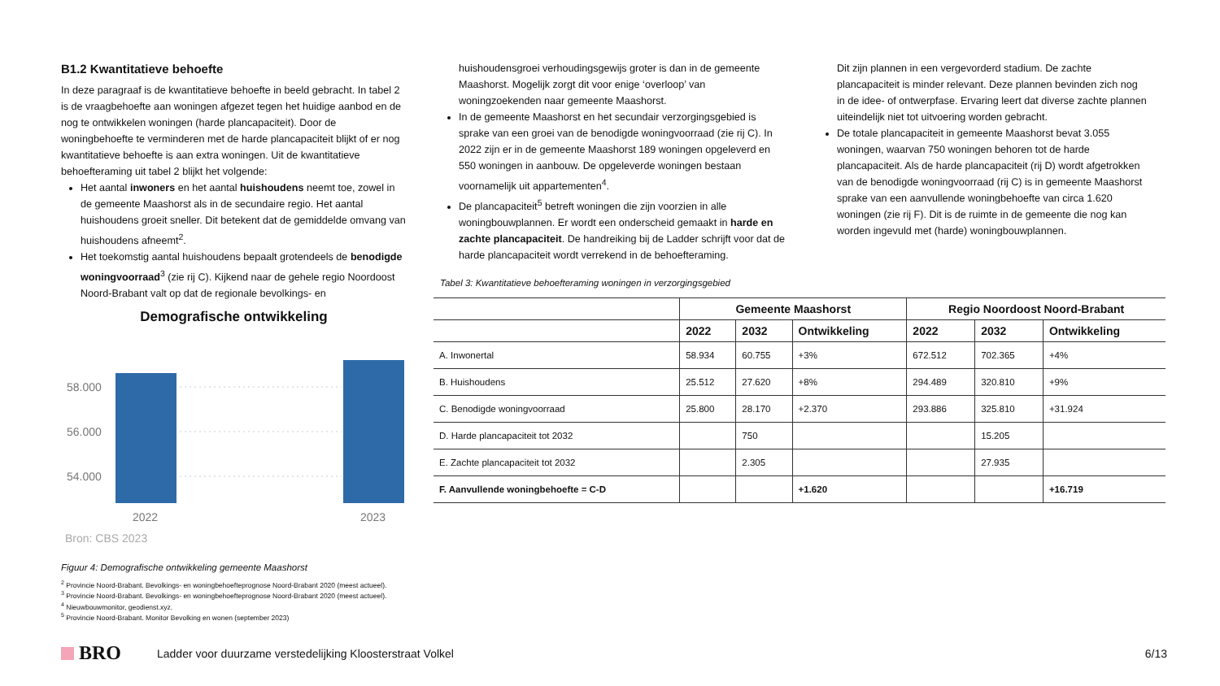B1.2 Kwantitatieve behoefte
In deze paragraaf is de kwantitatieve behoefte in beeld gebracht. In tabel 2 is de vraagbehoefte aan woningen afgezet tegen het huidige aanbod en de nog te ontwikkelen woningen (harde plancapaciteit). Door de woningbehoefte te verminderen met de harde plancapaciteit blijkt of er nog kwantitatieve behoefte is aan extra woningen. Uit de kwantitatieve behoefteraming uit tabel 2 blijkt het volgende:
Het aantal inwoners en het aantal huishoudens neemt toe, zowel in de gemeente Maashorst als in de secundaire regio. Het aantal huishoudens groeit sneller. Dit betekent dat de gemiddelde omvang van huishoudens afneemt<sup>2</sup>.
Het toekomstig aantal huishoudens bepaalt grotendeels de benodigde woningvoorraad<sup>3</sup> (zie rij C). Kijkend naar de gehele regio Noordoost Noord-Brabant valt op dat de regionale bevolkings- en
huishoudensgroei verhoudingsgewijs groter is dan in de gemeente Maashorst. Mogelijk zorgt dit voor enige ‘overloop’ van woningzoekenden naar gemeente Maashorst.
In de gemeente Maashorst en het secundair verzorgingsgebied is sprake van een groei van de benodigde woningvoorraad (zie rij C). In 2022 zijn er in de gemeente Maashorst 189 woningen opgeleverd en 550 woningen in aanbouw. De opgeleverde woningen bestaan voornamelijk uit appartementen<sup>4</sup>.
De plancapaciteit<sup>5</sup> betreft woningen die zijn voorzien in alle woningbouwplannen. Er wordt een onderscheid gemaakt in harde en zachte plancapaciteit. De handreiking bij de Ladder schrijft voor dat de harde plancapaciteit wordt verrekend in de behoefteraming.
Dit zijn plannen in een vergevorderd stadium. De zachte plancapaciteit is minder relevant. Deze plannen bevinden zich nog in de idee- of ontwerpfase. Ervaring leert dat diverse zachte plannen uiteindelijk niet tot uitvoering worden gebracht.
De totale plancapaciteit in gemeente Maashorst bevat 3.055 woningen, waarvan 750 woningen behoren tot de harde plancapaciteit. Als de harde plancapaciteit (rij D) wordt afgetrokken van de benodigde woningvoorraad (rij C) is in gemeente Maashorst sprake van een aanvullende woningbehoefte van circa 1.620 woningen (zie rij F). Dit is de ruimte in de gemeente die nog kan worden ingevuld met (harde) woningbouwplannen.
Tabel 3: Kwantitatieve behoefteraming woningen in verzorgingsgebied
| | Gemeente Maashorst | | | Regio Noordoost Noord-Brabant | | |
| --- | --- | --- | --- | --- | --- | --- |
| | 2022 | 2032 | Ontwikkeling | 2022 | 2032 | Ontwikkeling |
| A. Inwonertal | 58.934 | 60.755 | +3% | 672.512 | 702.365 | +4% |
| B. Huishoudens | 25.512 | 27.620 | +8% | 294.489 | 320.810 | +9% |
| C. Benodigde woningvoorraad | 25.800 | 28.170 | +2.370 | 293.886 | 325.810 | +31.924 |
| D. Harde plancapaciteit tot 2032 | | 750 | | | 15.205 | |
| E. Zachte plancapaciteit tot 2032 | | 2.305 | | | 27.935 | |
| F. Aanvullende woningbehoefte = C-D | | | +1.620 | | | +16.719 |
Demografische ontwikkeling
58.000
56.000
54.000
2022
2023
Bron: CBS 2023
Figuur 4: Demografische ontwikkeling gemeente Maashorst
<sup>2</sup> Provincie Noord-Brabant. Bevolkings- en woningbehoefteprognose Noord-Brabant 2020 (meest actueel).
<sup>3</sup> Provincie Noord-Brabant. Bevolkings- en woningbehoefteprognose Noord-Brabant 2020 (meest actueel).
<sup>4</sup> Nieuwbouwmonitor, geodienst.xyz.
<sup>5</sup> Provincie Noord-Brabant. Monitor Bevolking en wonen (september 2023)
BRO Ladder voor duurzame verstedelijking Kloosterstraat Volkel 6/13